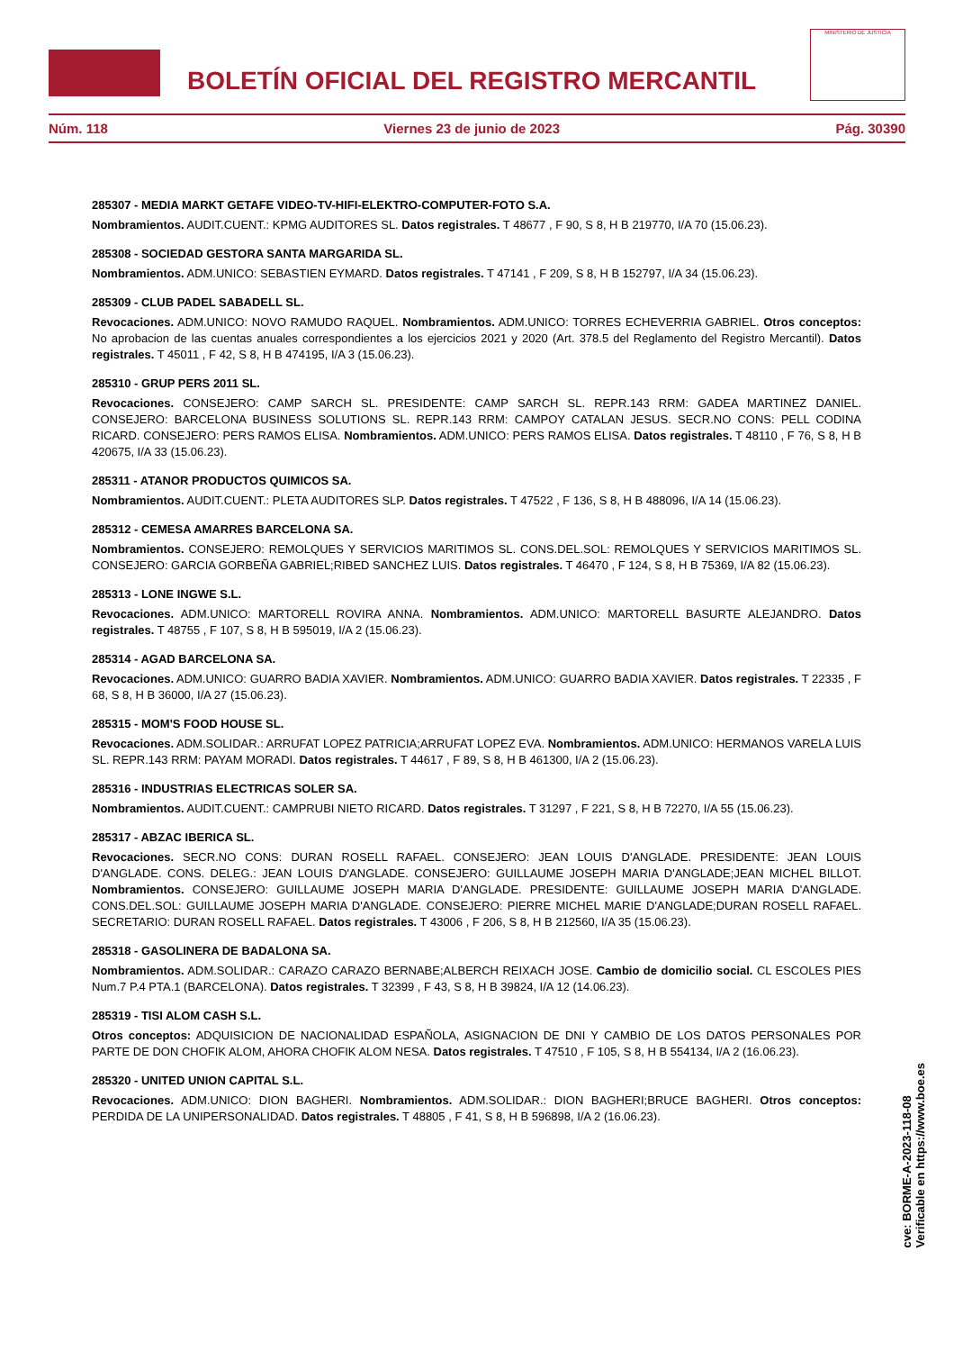BOLETÍN OFICIAL DEL REGISTRO MERCANTIL
MINISTERIO DE JUSTICIA
Núm. 118 Viernes 23 de junio de 2023 Pág. 30390
285307 - MEDIA MARKT GETAFE VIDEO-TV-HIFI-ELEKTRO-COMPUTER-FOTO S.A.
Nombramientos. AUDIT.CUENT.: KPMG AUDITORES SL. Datos registrales. T 48677 , F 90, S 8, H B 219770, I/A 70 (15.06.23).
285308 - SOCIEDAD GESTORA SANTA MARGARIDA SL.
Nombramientos. ADM.UNICO: SEBASTIEN EYMARD. Datos registrales. T 47141 , F 209, S 8, H B 152797, I/A 34 (15.06.23).
285309 - CLUB PADEL SABADELL SL.
Revocaciones. ADM.UNICO: NOVO RAMUDO RAQUEL. Nombramientos. ADM.UNICO: TORRES ECHEVERRIA GABRIEL. Otros conceptos: No aprobacion de las cuentas anuales correspondientes a los ejercicios 2021 y 2020 (Art. 378.5 del Reglamento del Registro Mercantil). Datos registrales. T 45011 , F 42, S 8, H B 474195, I/A 3 (15.06.23).
285310 - GRUP PERS 2011 SL.
Revocaciones. CONSEJERO: CAMP SARCH SL. PRESIDENTE: CAMP SARCH SL. REPR.143 RRM: GADEA MARTINEZ DANIEL. CONSEJERO: BARCELONA BUSINESS SOLUTIONS SL. REPR.143 RRM: CAMPOY CATALAN JESUS. SECR.NO CONS: PELL CODINA RICARD. CONSEJERO: PERS RAMOS ELISA. Nombramientos. ADM.UNICO: PERS RAMOS ELISA. Datos registrales. T 48110 , F 76, S 8, H B 420675, I/A 33 (15.06.23).
285311 - ATANOR PRODUCTOS QUIMICOS SA.
Nombramientos. AUDIT.CUENT.: PLETA AUDITORES SLP. Datos registrales. T 47522 , F 136, S 8, H B 488096, I/A 14 (15.06.23).
285312 - CEMESA AMARRES BARCELONA SA.
Nombramientos. CONSEJERO: REMOLQUES Y SERVICIOS MARITIMOS SL. CONS.DEL.SOL: REMOLQUES Y SERVICIOS MARITIMOS SL. CONSEJERO: GARCIA GORBEÑA GABRIEL;RIBED SANCHEZ LUIS. Datos registrales. T 46470 , F 124, S 8, H B 75369, I/A 82 (15.06.23).
285313 - LONE INGWE S.L.
Revocaciones. ADM.UNICO: MARTORELL ROVIRA ANNA. Nombramientos. ADM.UNICO: MARTORELL BASURTE ALEJANDRO. Datos registrales. T 48755 , F 107, S 8, H B 595019, I/A 2 (15.06.23).
285314 - AGAD BARCELONA SA.
Revocaciones. ADM.UNICO: GUARRO BADIA XAVIER. Nombramientos. ADM.UNICO: GUARRO BADIA XAVIER. Datos registrales. T 22335 , F 68, S 8, H B 36000, I/A 27 (15.06.23).
285315 - MOM'S FOOD HOUSE SL.
Revocaciones. ADM.SOLIDAR.: ARRUFAT LOPEZ PATRICIA;ARRUFAT LOPEZ EVA. Nombramientos. ADM.UNICO: HERMANOS VARELA LUIS SL. REPR.143 RRM: PAYAM MORADI. Datos registrales. T 44617 , F 89, S 8, H B 461300, I/A 2 (15.06.23).
285316 - INDUSTRIAS ELECTRICAS SOLER SA.
Nombramientos. AUDIT.CUENT.: CAMPRUBI NIETO RICARD. Datos registrales. T 31297 , F 221, S 8, H B 72270, I/A 55 (15.06.23).
285317 - ABZAC IBERICA SL.
Revocaciones. SECR.NO CONS: DURAN ROSELL RAFAEL. CONSEJERO: JEAN LOUIS D'ANGLADE. PRESIDENTE: JEAN LOUIS D'ANGLADE. CONS. DELEG.: JEAN LOUIS D'ANGLADE. CONSEJERO: GUILLAUME JOSEPH MARIA D'ANGLADE;JEAN MICHEL BILLOT. Nombramientos. CONSEJERO: GUILLAUME JOSEPH MARIA D'ANGLADE. PRESIDENTE: GUILLAUME JOSEPH MARIA D'ANGLADE. CONS.DEL.SOL: GUILLAUME JOSEPH MARIA D'ANGLADE. CONSEJERO: PIERRE MICHEL MARIE D'ANGLADE;DURAN ROSELL RAFAEL. SECRETARIO: DURAN ROSELL RAFAEL. Datos registrales. T 43006 , F 206, S 8, H B 212560, I/A 35 (15.06.23).
285318 - GASOLINERA DE BADALONA SA.
Nombramientos. ADM.SOLIDAR.: CARAZO CARAZO BERNABE;ALBERCH REIXACH JOSE. Cambio de domicilio social. CL ESCOLES PIES Num.7 P.4 PTA.1 (BARCELONA). Datos registrales. T 32399 , F 43, S 8, H B 39824, I/A 12 (14.06.23).
285319 - TISI ALOM CASH S.L.
Otros conceptos: ADQUISICION DE NACIONALIDAD ESPAÑOLA, ASIGNACION DE DNI Y CAMBIO DE LOS DATOS PERSONALES POR PARTE DE DON CHOFIK ALOM, AHORA CHOFIK ALOM NESA. Datos registrales. T 47510 , F 105, S 8, H B 554134, I/A 2 (16.06.23).
285320 - UNITED UNION CAPITAL S.L.
Revocaciones. ADM.UNICO: DION BAGHERI. Nombramientos. ADM.SOLIDAR.: DION BAGHERI;BRUCE BAGHERI. Otros conceptos: PERDIDA DE LA UNIPERSONALIDAD. Datos registrales. T 48805 , F 41, S 8, H B 596898, I/A 2 (16.06.23).
cve: BORME-A-2023-118-08
Verificable en https://www.boe.es